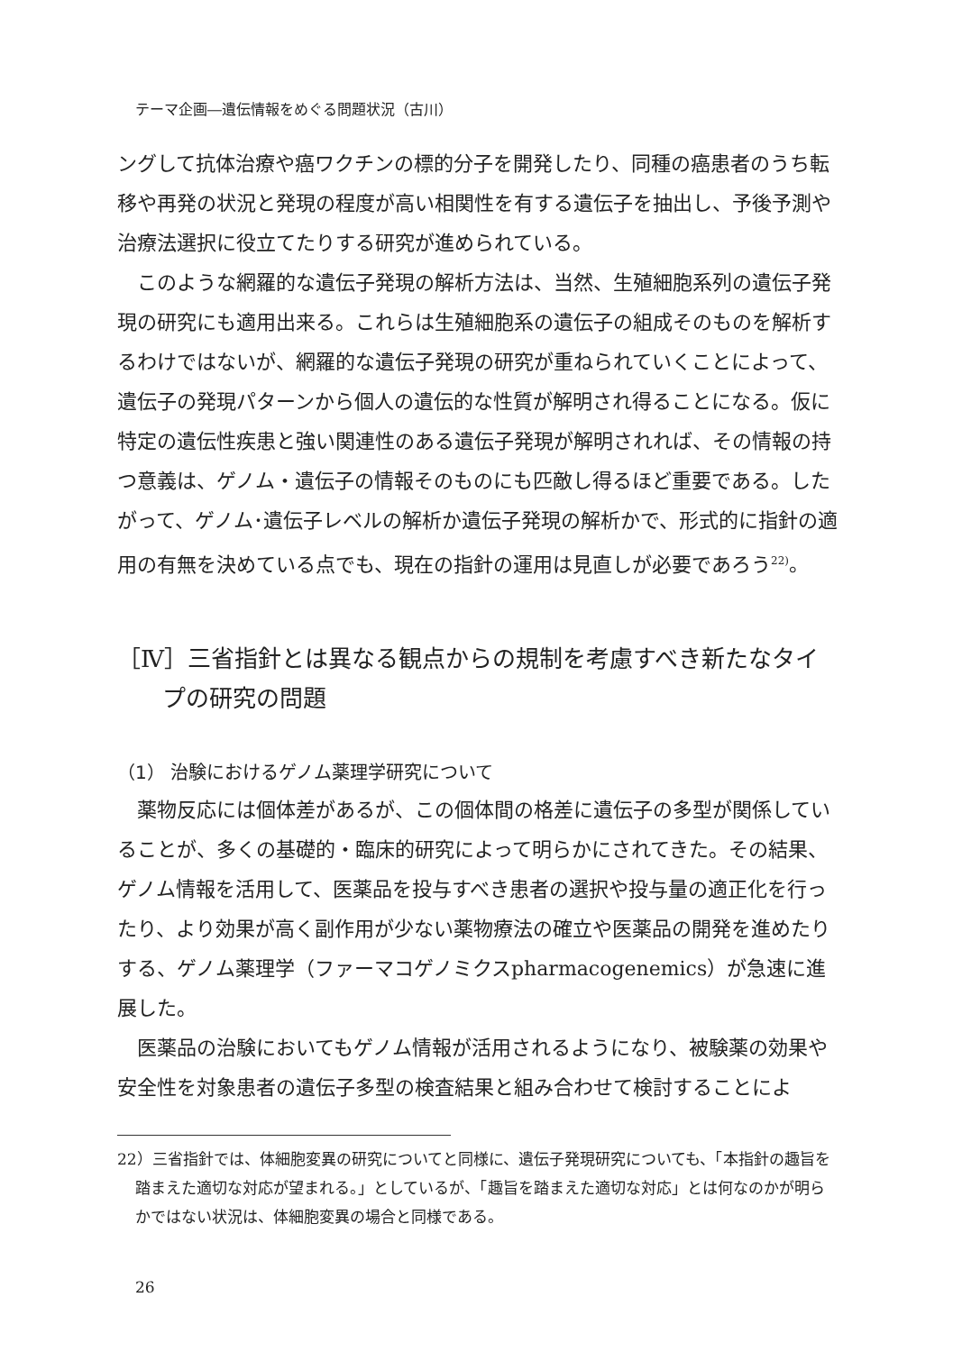テーマ企画―遺伝情報をめぐる問題状況（古川）
ングして抗体治療や癌ワクチンの標的分子を開発したり、同種の癌患者のうち転移や再発の状況と発現の程度が高い相関性を有する遺伝子を抽出し、予後予測や治療法選択に役立てたりする研究が進められている。
このような網羅的な遺伝子発現の解析方法は、当然、生殖細胞系列の遺伝子発現の研究にも適用出来る。これらは生殖細胞系の遺伝子の組成そのものを解析するわけではないが、網羅的な遺伝子発現の研究が重ねられていくことによって、遺伝子の発現パターンから個人の遺伝的な性質が解明され得ることになる。仮に特定の遺伝性疾患と強い関連性のある遺伝子発現が解明されれば、その情報の持つ意義は、ゲノム・遺伝子の情報そのものにも匹敵し得るほど重要である。したがって、ゲノム･遺伝子レベルの解析か遺伝子発現の解析かで、形式的に指針の適用の有無を決めている点でも、現在の指針の運用は見直しが必要であろう<sup>22)</sup>。
［Ⅳ］三省指針とは異なる観点からの規制を考慮すべき新たなタイプの研究の問題
（1） 治験におけるゲノム薬理学研究について
薬物反応には個体差があるが、この個体間の格差に遺伝子の多型が関係していることが、多くの基礎的・臨床的研究によって明らかにされてきた。その結果、ゲノム情報を活用して、医薬品を投与すべき患者の選択や投与量の適正化を行ったり、より効果が高く副作用が少ない薬物療法の確立や医薬品の開発を進めたりする、ゲノム薬理学（ファーマコゲノミクスpharmacogenemics）が急速に進展した。
医薬品の治験においてもゲノム情報が活用されるようになり、被験薬の効果や安全性を対象患者の遺伝子多型の検査結果と組み合わせて検討することによ
22）三省指針では、体細胞変異の研究についてと同様に、遺伝子発現研究についても、「本指針の趣旨を踏まえた適切な対応が望まれる。」としているが、「趣旨を踏まえた適切な対応」とは何なのかが明らかではない状況は、体細胞変異の場合と同様である。
26